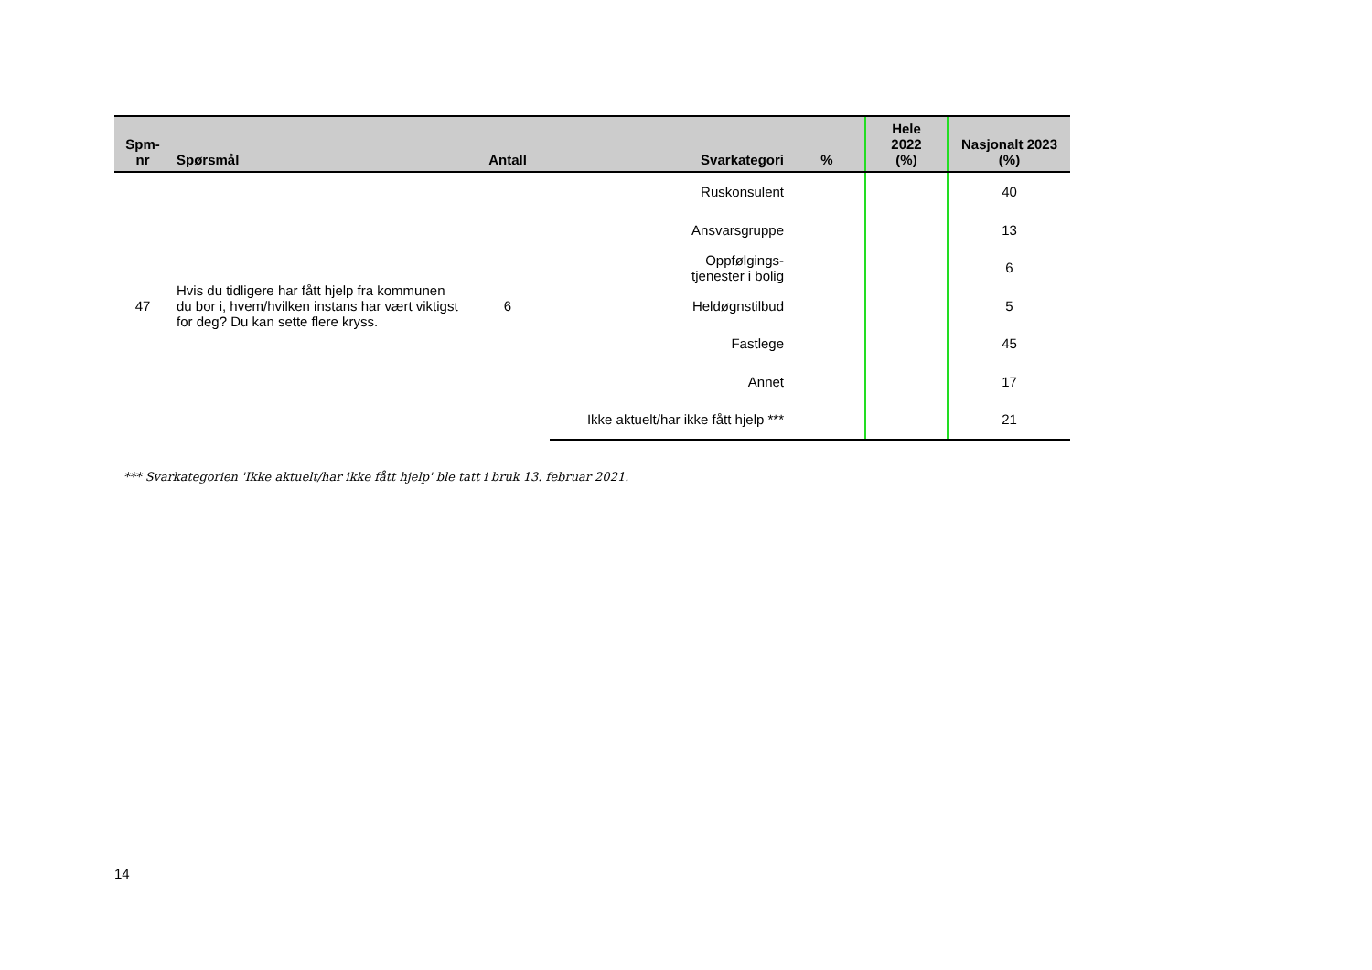| Spm- nr | Spørsmål | Antall | Svarkategori | % | Hele 2022 (%) | Nasjonalt 2023 (%) |
| --- | --- | --- | --- | --- | --- | --- |
| 47 | Hvis du tidligere har fått hjelp fra kommunen du bor i, hvem/hvilken instans har vært viktigst for deg? Du kan sette flere kryss. | 6 | Ruskonsulent | | | 40 |
| | | | Ansvarsgruppe | | | 13 |
| | | | Oppfølgings- tjenester i bolig | | | 6 |
| | | | Heldøgnstilbud | | | 5 |
| | | | Fastlege | | | 45 |
| | | | Annet | | | 17 |
| | | | Ikke aktuelt/har ikke fått hjelp *** | | | 21 |
*** Svarkategorien 'Ikke aktuelt/har ikke fått hjelp' ble tatt i bruk 13. februar 2021.
14